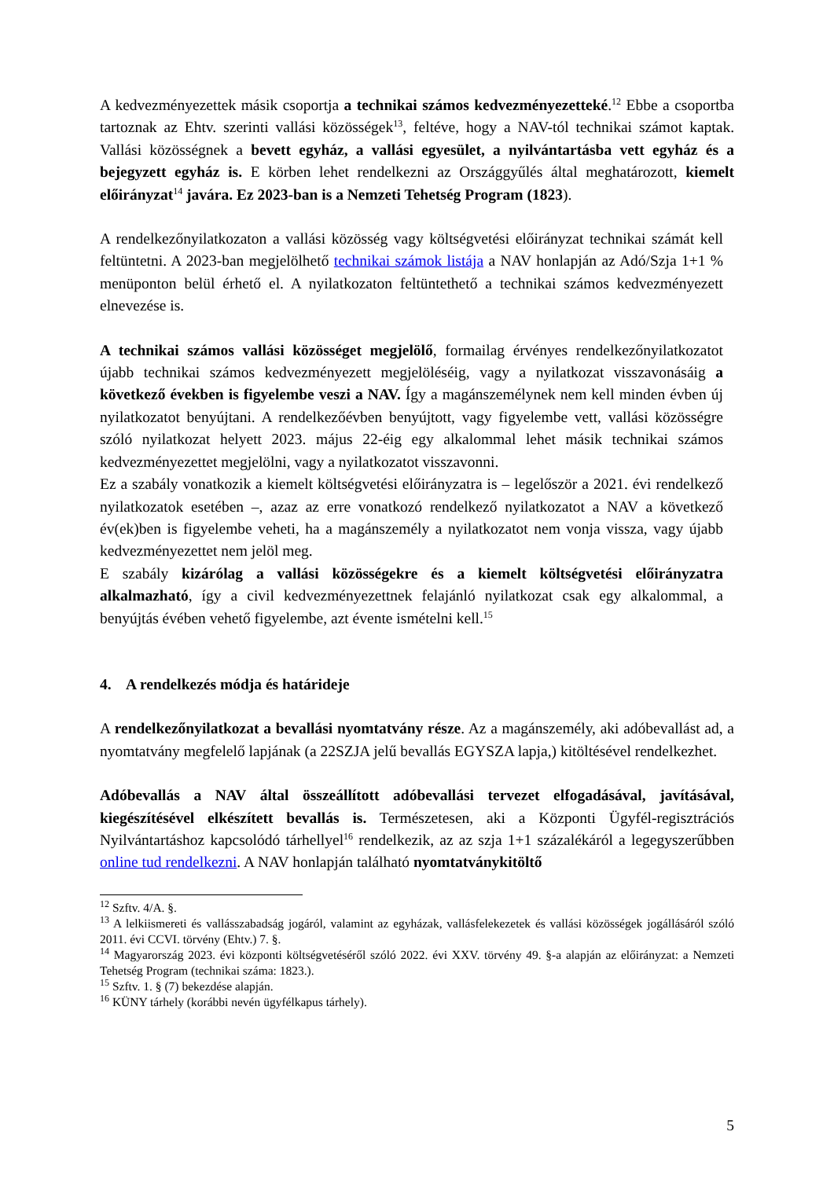A kedvezményezettek másik csoportja a technikai számos kedvezményezetteké.<sup>12</sup> Ebbe a csoportba tartoznak az Ehtv. szerinti vallási közösségek<sup>13</sup>, feltéve, hogy a NAV-tól technikai számot kaptak. Vallási közösségnek a bevett egyház, a vallási egyesület, a nyilvántartásba vett egyház és a bejegyzett egyház is. E körben lehet rendelkezni az Országgyűlés által meghatározott, kiemelt előirányzat<sup>14</sup> javára. Ez 2023-ban is a Nemzeti Tehetség Program (1823).
A rendelkezőnyilatkozaton a vallási közösség vagy költségvetési előirányzat technikai számát kell feltüntetni. A 2023-ban megjelölhető technikai számok listája a NAV honlapján az Adó/Szja 1+1 % menüponton belül érhető el. A nyilatkozaton feltüntethető a technikai számos kedvezményezett elnevezése is.
A technikai számos vallási közösséget megjelölő, formailag érvényes rendelkezőnyilatkozatot újabb technikai számos kedvezményezett megjelöléséig, vagy a nyilatkozat visszavonásáig a következő években is figyelembe veszi a NAV. Így a magánszemélynek nem kell minden évben új nyilatkozatot benyújtani. A rendelkezőévben benyújtott, vagy figyelembe vett, vallási közösségre szóló nyilatkozat helyett 2023. május 22-éig egy alkalommal lehet másik technikai számos kedvezményezettet megjelölni, vagy a nyilatkozatot visszavonni.
Ez a szabály vonatkozik a kiemelt költségvetési előirányzatra is – legelőször a 2021. évi rendelkező nyilatkozatok esetében –, azaz az erre vonatkozó rendelkező nyilatkozatot a NAV a következő év(ek)ben is figyelembe veheti, ha a magánszemély a nyilatkozatot nem vonja vissza, vagy újabb kedvezményezettet nem jelöl meg.
E szabály kizárólag a vallási közösségekre és a kiemelt költségvetési előirányzatra alkalmazható, így a civil kedvezményezettnek felajánló nyilatkozat csak egy alkalommal, a benyújtás évében vehető figyelembe, azt évente ismételni kell.<sup>15</sup>
4. A rendelkezés módja és határideje
A rendelkezőnyilatkozat a bevallási nyomtatvány része. Az a magánszemély, aki adóbevallást ad, a nyomtatvány megfelelő lapjának (a 22SZJA jelű bevallás EGYSZA lapja,) kitöltésével rendelkezhet.
Adóbevallás a NAV által összeállított adóbevallási tervezet elfogadásával, javításával, kiegészítésével elkészített bevallás is. Természetesen, aki a Központi Ügyfél-regisztrációs Nyilvántartáshoz kapcsolódó tárhellyel<sup>16</sup> rendelkezik, az az szja 1+1 százalékáról a legegyszerűbben online tud rendelkezni. A NAV honlapján található nyomtatványkitöltő
<sup>12</sup> Szftv. 4/A. §.
<sup>13</sup> A lelkiismereti és vallásszabadság jogáról, valamint az egyházak, vallásfelekezetek és vallási közösségek jogállásáról szóló 2011. évi CCVI. törvény (Ehtv.) 7. §.
<sup>14</sup> Magyarország 2023. évi központi költségvetéséről szóló 2022. évi XXV. törvény 49. §-a alapján az előirányzat: a Nemzeti Tehetség Program (technikai száma: 1823.).
<sup>15</sup> Szftv. 1. § (7) bekezdése alapján.
<sup>16</sup> KÜNY tárhely (korábbi nevén ügyfélkapus tárhely).
5